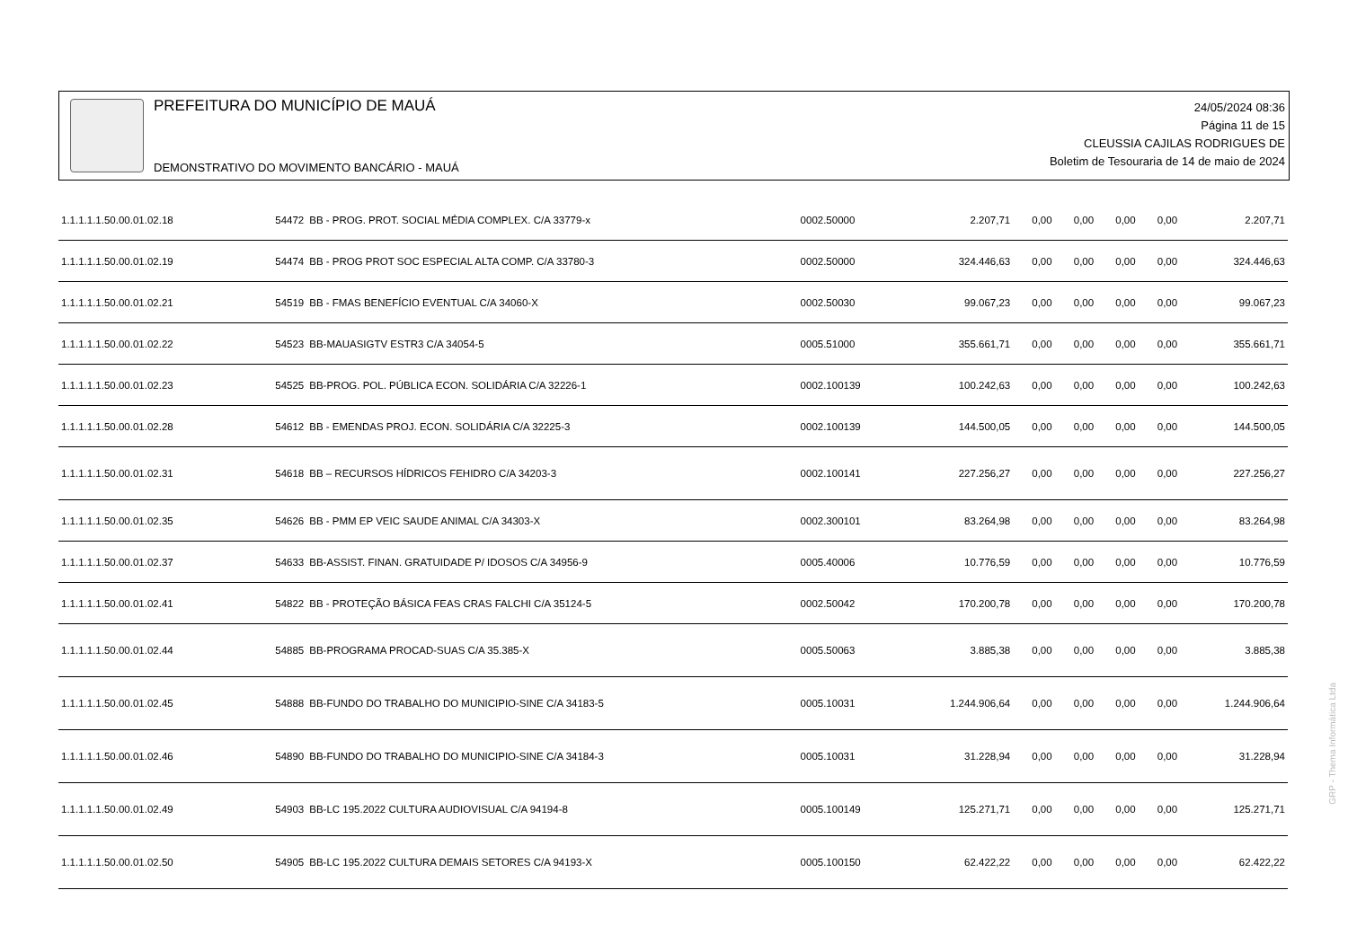PREFEITURA DO MUNICÍPIO DE MAUÁ
DEMONSTRATIVO DO MOVIMENTO BANCÁRIO - MAUÁ
24/05/2024 08:36
Página 11 de 15
CLEUSSIA CAJILAS RODRIGUES DE
Boletim de Tesouraria de 14 de maio de 2024
| 1.1.1.1.1.50.00.01.02.18 | 54472 | BB - PROG. PROT. SOCIAL MÉDIA COMPLEX. C/A 33779-x | 0002.50000 | 2.207,71 | 0,00 | 0,00 | 0,00 | 0,00 | 2.207,71 |
| 1.1.1.1.1.50.00.01.02.19 | 54474 | BB - PROG PROT SOC ESPECIAL ALTA COMP. C/A 33780-3 | 0002.50000 | 324.446,63 | 0,00 | 0,00 | 0,00 | 0,00 | 324.446,63 |
| 1.1.1.1.1.50.00.01.02.21 | 54519 | BB - FMAS BENEFÍCIO EVENTUAL C/A 34060-X | 0002.50030 | 99.067,23 | 0,00 | 0,00 | 0,00 | 0,00 | 99.067,23 |
| 1.1.1.1.1.50.00.01.02.22 | 54523 | BB-MAUASIGTV ESTR3 C/A 34054-5 | 0005.51000 | 355.661,71 | 0,00 | 0,00 | 0,00 | 0,00 | 355.661,71 |
| 1.1.1.1.1.50.00.01.02.23 | 54525 | BB-PROG. POL. PÚBLICA ECON. SOLIDÁRIA C/A 32226-1 | 0002.100139 | 100.242,63 | 0,00 | 0,00 | 0,00 | 0,00 | 100.242,63 |
| 1.1.1.1.1.50.00.01.02.28 | 54612 | BB - EMENDAS PROJ. ECON. SOLIDÁRIA C/A 32225-3 | 0002.100139 | 144.500,05 | 0,00 | 0,00 | 0,00 | 0,00 | 144.500,05 |
| 1.1.1.1.1.50.00.01.02.31 | 54618 | BB – RECURSOS HÍDRICOS FEHIDRO C/A 34203-3 | 0002.100141 | 227.256,27 | 0,00 | 0,00 | 0,00 | 0,00 | 227.256,27 |
| 1.1.1.1.1.50.00.01.02.35 | 54626 | BB - PMM EP VEIC SAUDE ANIMAL C/A 34303-X | 0002.300101 | 83.264,98 | 0,00 | 0,00 | 0,00 | 0,00 | 83.264,98 |
| 1.1.1.1.1.50.00.01.02.37 | 54633 | BB-ASSIST. FINAN. GRATUIDADE P/ IDOSOS C/A 34956-9 | 0005.40006 | 10.776,59 | 0,00 | 0,00 | 0,00 | 0,00 | 10.776,59 |
| 1.1.1.1.1.50.00.01.02.41 | 54822 | BB - PROTEÇÃO BÁSICA FEAS CRAS FALCHI C/A 35124-5 | 0002.50042 | 170.200,78 | 0,00 | 0,00 | 0,00 | 0,00 | 170.200,78 |
| 1.1.1.1.1.50.00.01.02.44 | 54885 | BB-PROGRAMA PROCAD-SUAS C/A 35.385-X | 0005.50063 | 3.885,38 | 0,00 | 0,00 | 0,00 | 0,00 | 3.885,38 |
| 1.1.1.1.1.50.00.01.02.45 | 54888 | BB-FUNDO DO TRABALHO DO MUNICIPIO-SINE C/A 34183-5 | 0005.10031 | 1.244.906,64 | 0,00 | 0,00 | 0,00 | 0,00 | 1.244.906,64 |
| 1.1.1.1.1.50.00.01.02.46 | 54890 | BB-FUNDO DO TRABALHO DO MUNICIPIO-SINE C/A 34184-3 | 0005.10031 | 31.228,94 | 0,00 | 0,00 | 0,00 | 0,00 | 31.228,94 |
| 1.1.1.1.1.50.00.01.02.49 | 54903 | BB-LC 195.2022 CULTURA AUDIOVISUAL C/A 94194-8 | 0005.100149 | 125.271,71 | 0,00 | 0,00 | 0,00 | 0,00 | 125.271,71 |
| 1.1.1.1.1.50.00.01.02.50 | 54905 | BB-LC 195.2022 CULTURA DEMAIS SETORES C/A 94193-X | 0005.100150 | 62.422,22 | 0,00 | 0,00 | 0,00 | 0,00 | 62.422,22 |
GRP - Thema Informática Ltda